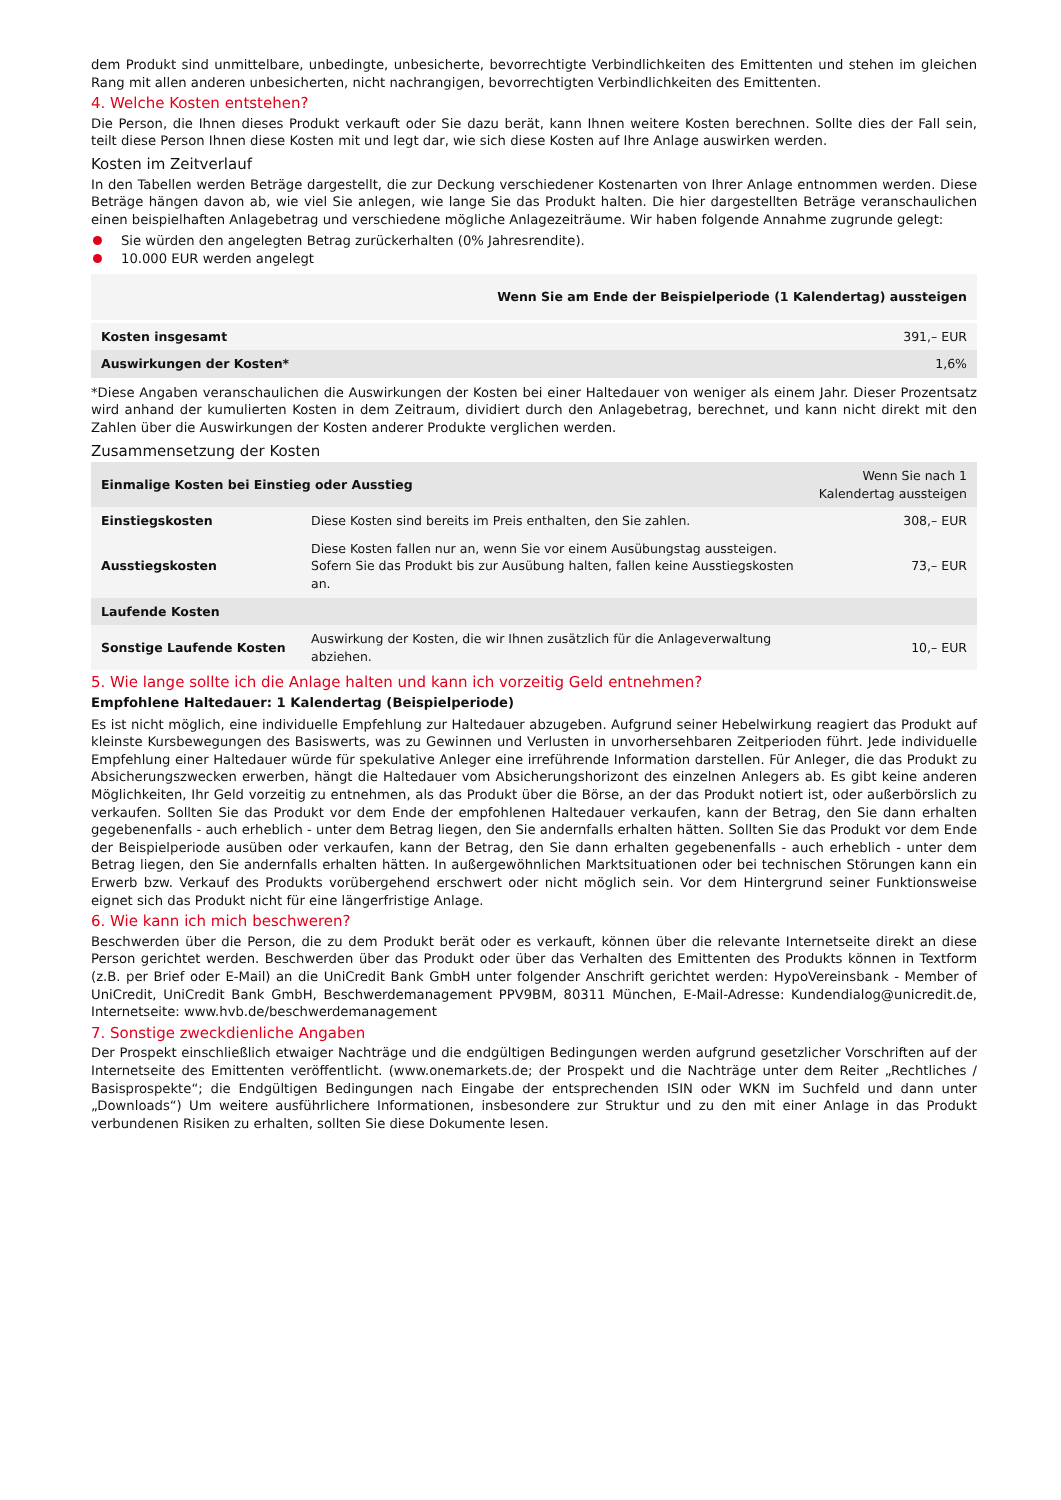dem Produkt sind unmittelbare, unbedingte, unbesicherte, bevorrechtigte Verbindlichkeiten des Emittenten und stehen im gleichen Rang mit allen anderen unbesicherten, nicht nachrangigen, bevorrechtigten Verbindlichkeiten des Emittenten.
4. Welche Kosten entstehen?
Die Person, die Ihnen dieses Produkt verkauft oder Sie dazu berät, kann Ihnen weitere Kosten berechnen. Sollte dies der Fall sein, teilt diese Person Ihnen diese Kosten mit und legt dar, wie sich diese Kosten auf Ihre Anlage auswirken werden.
Kosten im Zeitverlauf
In den Tabellen werden Beträge dargestellt, die zur Deckung verschiedener Kostenarten von Ihrer Anlage entnommen werden. Diese Beträge hängen davon ab, wie viel Sie anlegen, wie lange Sie das Produkt halten. Die hier dargestellten Beträge veranschaulichen einen beispielhaften Anlagebetrag und verschiedene mögliche Anlagezeiträume. Wir haben folgende Annahme zugrunde gelegt:
Sie würden den angelegten Betrag zurückerhalten (0% Jahresrendite).
10.000 EUR werden angelegt
| | Wenn Sie am Ende der Beispielperiode (1 Kalendertag) aussteigen |
| --- | --- |
| Kosten insgesamt | 391,– EUR |
| Auswirkungen der Kosten* | 1,6% |
*Diese Angaben veranschaulichen die Auswirkungen der Kosten bei einer Haltedauer von weniger als einem Jahr. Dieser Prozentsatz wird anhand der kumulierten Kosten in dem Zeitraum, dividiert durch den Anlagebetrag, berechnet, und kann nicht direkt mit den Zahlen über die Auswirkungen der Kosten anderer Produkte verglichen werden.
Zusammensetzung der Kosten
| Einmalige Kosten bei Einstieg oder Ausstieg | | Wenn Sie nach 1 Kalendertag aussteigen |
| --- | --- | --- |
| Einstiegskosten | Diese Kosten sind bereits im Preis enthalten, den Sie zahlen. | 308,– EUR |
| Ausstiegskosten | Diese Kosten fallen nur an, wenn Sie vor einem Ausübungstag aussteigen. Sofern Sie das Produkt bis zur Ausübung halten, fallen keine Ausstiegskosten an. | 73,– EUR |
| Laufende Kosten | | |
| Sonstige Laufende Kosten | Auswirkung der Kosten, die wir Ihnen zusätzlich für die Anlageverwaltung abziehen. | 10,– EUR |
5. Wie lange sollte ich die Anlage halten und kann ich vorzeitig Geld entnehmen?
Empfohlene Haltedauer: 1 Kalendertag (Beispielperiode)
Es ist nicht möglich, eine individuelle Empfehlung zur Haltedauer abzugeben. Aufgrund seiner Hebelwirkung reagiert das Produkt auf kleinste Kursbewegungen des Basiswerts, was zu Gewinnen und Verlusten in unvorhersehbaren Zeitperioden führt. Jede individuelle Empfehlung einer Haltedauer würde für spekulative Anleger eine irreführende Information darstellen. Für Anleger, die das Produkt zu Absicherungszwecken erwerben, hängt die Haltedauer vom Absicherungshorizont des einzelnen Anlegers ab. Es gibt keine anderen Möglichkeiten, Ihr Geld vorzeitig zu entnehmen, als das Produkt über die Börse, an der das Produkt notiert ist, oder außerbörslich zu verkaufen. Sollten Sie das Produkt vor dem Ende der empfohlenen Haltedauer verkaufen, kann der Betrag, den Sie dann erhalten gegebenenfalls - auch erheblich - unter dem Betrag liegen, den Sie andernfalls erhalten hätten. Sollten Sie das Produkt vor dem Ende der Beispielperiode ausüben oder verkaufen, kann der Betrag, den Sie dann erhalten gegebenenfalls - auch erheblich - unter dem Betrag liegen, den Sie andernfalls erhalten hätten. In außergewöhnlichen Marktsituationen oder bei technischen Störungen kann ein Erwerb bzw. Verkauf des Produkts vorübergehend erschwert oder nicht möglich sein. Vor dem Hintergrund seiner Funktionsweise eignet sich das Produkt nicht für eine längerfristige Anlage.
6. Wie kann ich mich beschweren?
Beschwerden über die Person, die zu dem Produkt berät oder es verkauft, können über die relevante Internetseite direkt an diese Person gerichtet werden. Beschwerden über das Produkt oder über das Verhalten des Emittenten des Produkts können in Textform (z.B. per Brief oder E-Mail) an die UniCredit Bank GmbH unter folgender Anschrift gerichtet werden: HypoVereinsbank - Member of UniCredit, UniCredit Bank GmbH, Beschwerdemanagement PPV9BM, 80311 München, E-Mail-Adresse: Kundendialog@unicredit.de, Internetseite: www.hvb.de/beschwerdemanagement
7. Sonstige zweckdienliche Angaben
Der Prospekt einschließlich etwaiger Nachträge und die endgültigen Bedingungen werden aufgrund gesetzlicher Vorschriften auf der Internetseite des Emittenten veröffentlicht. (www.onemarkets.de; der Prospekt und die Nachträge unter dem Reiter „Rechtliches / Basisprospekte“; die Endgültigen Bedingungen nach Eingabe der entsprechenden ISIN oder WKN im Suchfeld und dann unter „Downloads“) Um weitere ausführlichere Informationen, insbesondere zur Struktur und zu den mit einer Anlage in das Produkt verbundenen Risiken zu erhalten, sollten Sie diese Dokumente lesen.